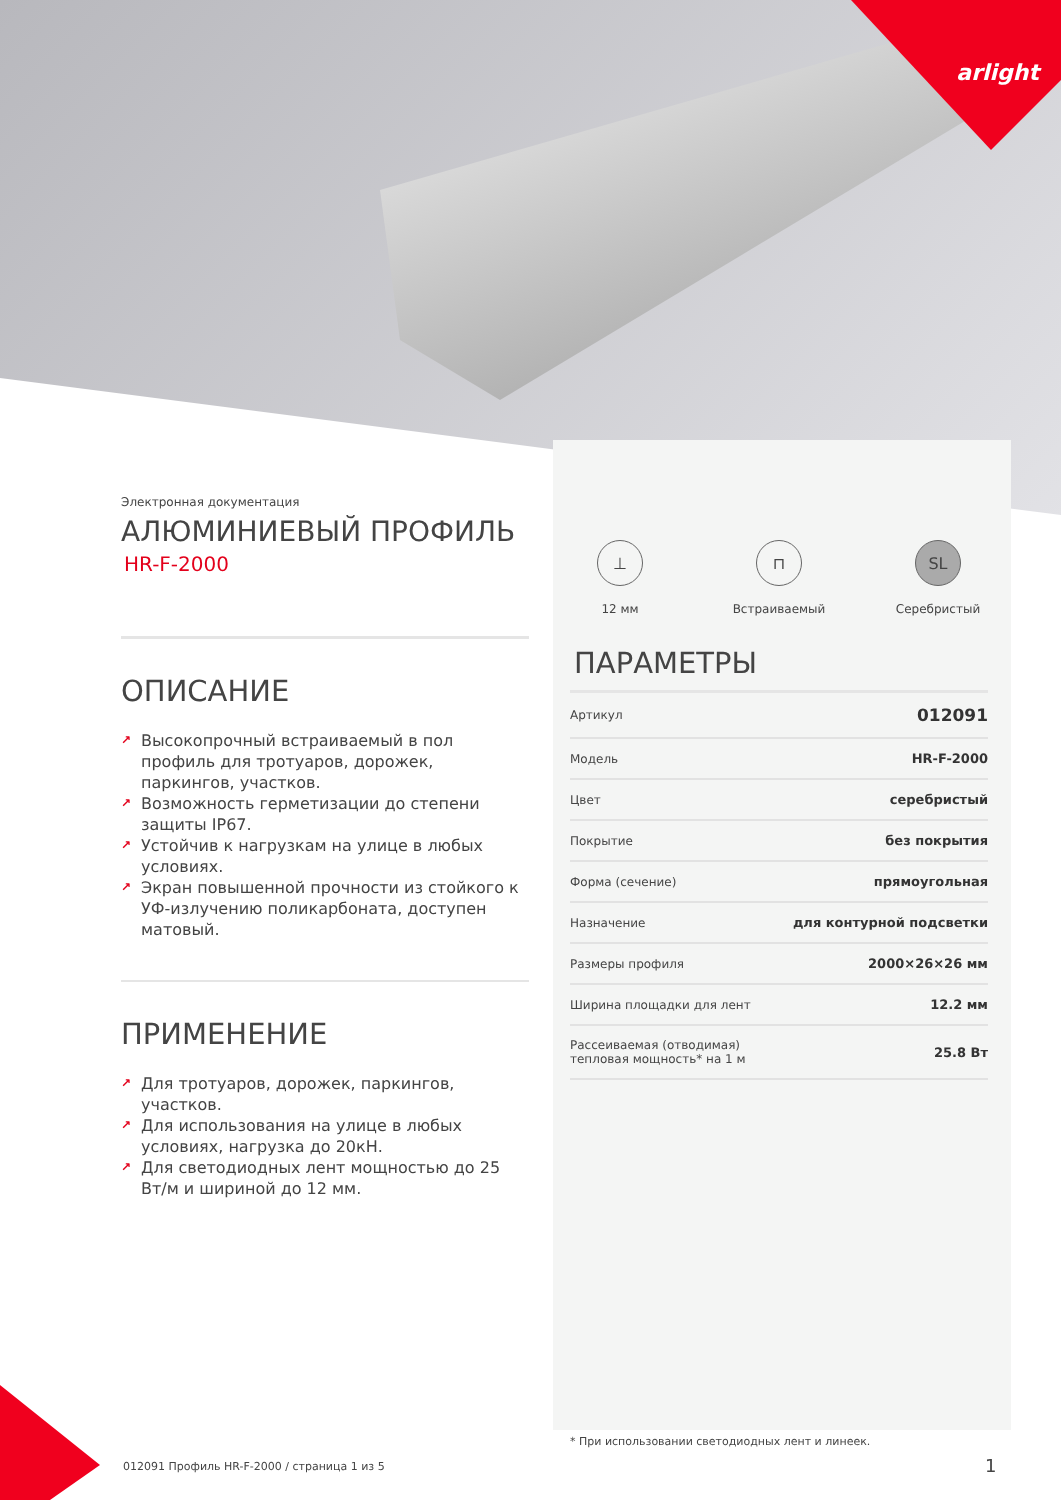arlight
Электронная документация
АЛЮМИНИЕВЫЙ ПРОФИЛЬ
HR-F-2000
ОПИСАНИЕ
↗ Высокопрочный встраиваемый в пол профиль для тротуаров, дорожек, паркингов, участков.
↗ Возможность герметизации до степени защиты IP67.
↗ Устойчив к нагрузкам на улице в любых условиях.
↗ Экран повышенной прочности из стойкого к УФ-излучению поликарбоната, доступен матовый.
ПРИМЕНЕНИЕ
↗ Для тротуаров, дорожек, паркингов, участков.
↗ Для использования на улице в любых условиях, нагрузка до 20кН.
↗ Для светодиодных лент мощностью до 25 Вт/м и шириной до 12 мм.
⊥
12 мм
⊓
Встраиваемый
SL
Серебристый
ПАРАМЕТРЫ
| Артикул | 012091 |
| Модель | HR-F-2000 |
| Цвет | серебристый |
| Покрытие | без покрытия |
| Форма (сечение) | прямоугольная |
| Назначение | для контурной подсветки |
| Размеры профиля | 2000×26×26 мм |
| Ширина площадки для лент | 12.2 мм |
| Рассеиваемая (отводимая) тепловая мощность* на 1 м | 25.8 Вт |
* При использовании светодиодных лент и линеек.
012091 Профиль HR-F-2000 / страница 1 из 5
1